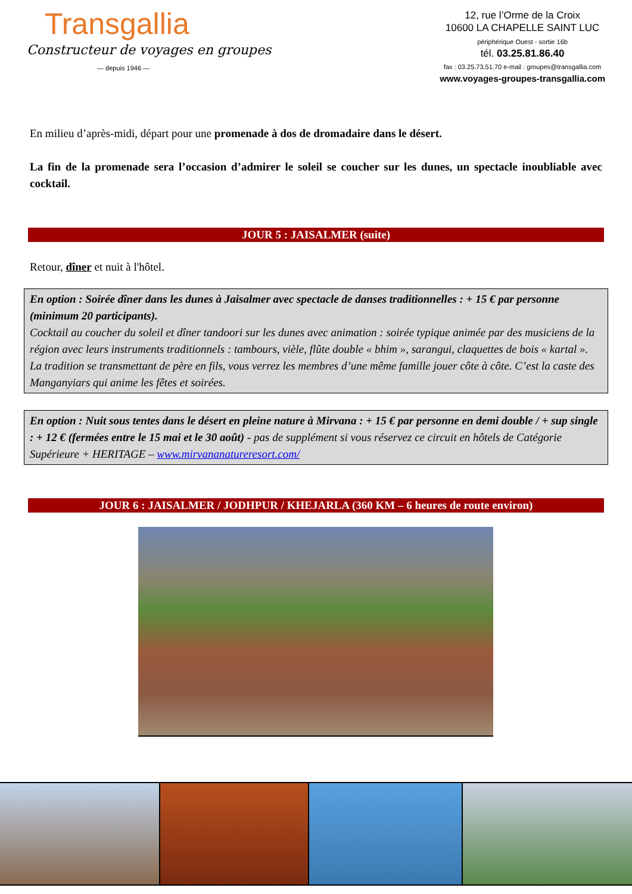Transgallia
Constructeur de voyages en groupes
— depuis 1946 —
12, rue l’Orme de la Croix
10600 LA CHAPELLE SAINT LUC
périphérique Ouest - sortie 16b
tél. 03.25.81.86.40
fax : 03.25.73.51.70 e-mail : groupes@transgallia.com
www.voyages-groupes-transgallia.com
En milieu d’après-midi, départ pour une promenade à dos de dromadaire dans le désert.
La fin de la promenade sera l’occasion d’admirer le soleil se coucher sur les dunes, un spectacle inoubliable avec cocktail.
JOUR 5 : JAISALMER (suite)
Retour, dîner et nuit à l'hôtel.
En option : Soirée dîner dans les dunes à Jaisalmer avec spectacle de danses traditionnelles : + 15 € par personne (minimum 20 participants).
Cocktail au coucher du soleil et dîner tandoori sur les dunes avec animation : soirée typique animée par des musiciens de la région avec leurs instruments traditionnels : tambours, vièle, flûte double « bhim », sarangui, claquettes de bois « kartal ». La tradition se transmettant de père en fils, vous verrez les membres d’une même famille jouer côte à côte. C’est la caste des Manganyiars qui anime les fêtes et soirées.
En option : Nuit sous tentes dans le désert en pleine nature à Mirvana : + 15 € par personne en demi double / + sup single : + 12 € (fermées entre le 15 mai et le 30 août) - pas de supplément si vous réservez ce circuit en hôtels de Catégorie Supérieure + HERITAGE – www.mirvananatureresort.com/
JOUR 6 : JAISALMER / JODHPUR / KHEJARLA (360 KM – 6 heures de route environ)